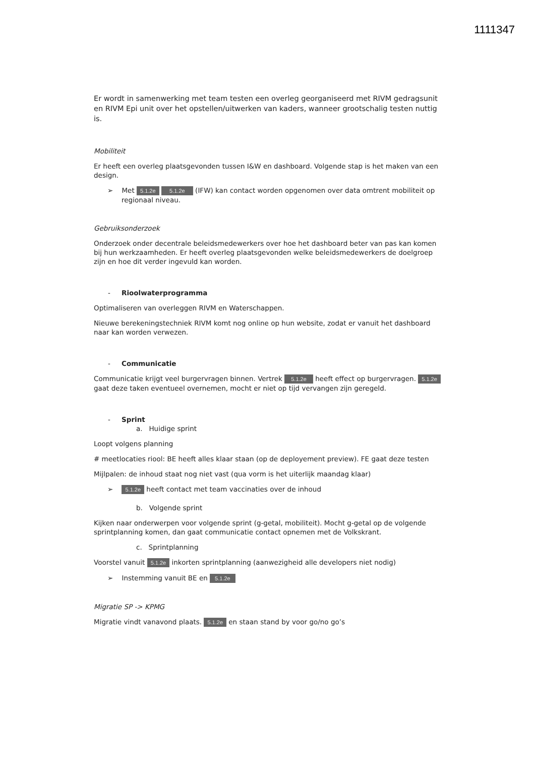1111347
Er wordt in samenwerking met team testen een overleg georganiseerd met RIVM gedragsunit en RIVM Epi unit over het opstellen/uitwerken van kaders, wanneer grootschalig testen nuttig is.
Mobiliteit
Er heeft een overleg plaatsgevonden tussen I&W en dashboard. Volgende stap is het maken van een design.
➢ Met 5.1.2e 5.1.2e (IFW) kan contact worden opgenomen over data omtrent mobiliteit op regionaal niveau.
Gebruiksonderzoek
Onderzoek onder decentrale beleidsmedewerkers over hoe het dashboard beter van pas kan komen bij hun werkzaamheden. Er heeft overleg plaatsgevonden welke beleidsmedewerkers de doelgroep zijn en hoe dit verder ingevuld kan worden.
- Rioolwaterprogramma
Optimaliseren van overleggen RIVM en Waterschappen.
Nieuwe berekeningstechniek RIVM komt nog online op hun website, zodat er vanuit het dashboard naar kan worden verwezen.
- Communicatie
Communicatie krijgt veel burgervragen binnen. Vertrek 5.1.2e heeft effect op burgervragen. 5.1.2e gaat deze taken eventueel overnemen, mocht er niet op tijd vervangen zijn geregeld.
- Sprint
a. Huidige sprint
Loopt volgens planning
# meetlocaties riool: BE heeft alles klaar staan (op de deployement preview). FE gaat deze testen
Mijlpalen: de inhoud staat nog niet vast (qua vorm is het uiterlijk maandag klaar)
➢ 5.1.2e heeft contact met team vaccinaties over de inhoud
b. Volgende sprint
Kijken naar onderwerpen voor volgende sprint (g-getal, mobiliteit). Mocht g-getal op de volgende sprintplanning komen, dan gaat communicatie contact opnemen met de Volkskrant.
c. Sprintplanning
Voorstel vanuit 5.1.2e inkorten sprintplanning (aanwezigheid alle developers niet nodig)
➢ Instemming vanuit BE en 5.1.2e
Migratie SP -> KPMG
Migratie vindt vanavond plaats. 5.1.2e en staan stand by voor go/no go’s